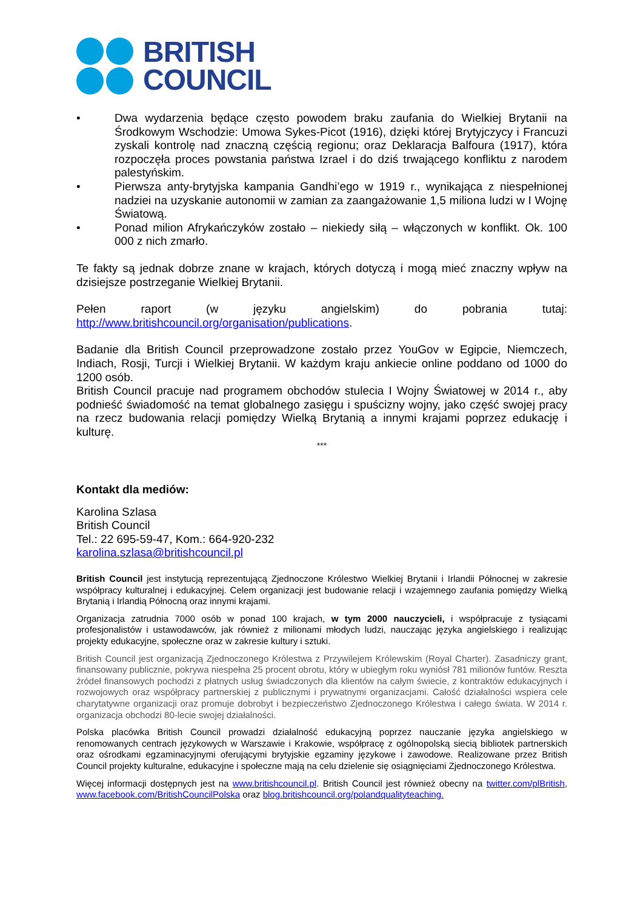BRITISH
COUNCIL
• Dwa wydarzenia będące często powodem braku zaufania do Wielkiej Brytanii na Środkowym Wschodzie: Umowa Sykes-Picot (1916), dzięki której Brytyjczycy i Francuzi zyskali kontrolę nad znaczną częścią regionu; oraz Deklaracja Balfoura (1917), która rozpoczęła proces powstania państwa Izrael i do dziś trwającego konfliktu z narodem palestyńskim.
• Pierwsza anty-brytyjska kampania Gandhi’ego w 1919 r., wynikająca z niespełnionej nadziei na uzyskanie autonomii w zamian za zaangażowanie 1,5 miliona ludzi w I Wojnę Światową.
• Ponad milion Afrykańczyków zostało – niekiedy siłą – włączonych w konflikt. Ok. 100 000 z nich zmarło.
Te fakty są jednak dobrze znane w krajach, których dotyczą i mogą mieć znaczny wpływ na dzisiejsze postrzeganie Wielkiej Brytanii.
Pełen raport (w języku angielskim) do pobrania tutaj:
http://www.britishcouncil.org/organisation/publications.
Badanie dla British Council przeprowadzone zostało przez YouGov w Egipcie, Niemczech, Indiach, Rosji, Turcji i Wielkiej Brytanii. W każdym kraju ankiecie online poddano od 1000 do 1200 osób.
British Council pracuje nad programem obchodów stulecia I Wojny Światowej w 2014 r., aby podnieść świadomość na temat globalnego zasięgu i spuścizny wojny, jako część swojej pracy na rzecz budowania relacji pomiędzy Wielką Brytanią a innymi krajami poprzez edukację i kulturę.
***
Kontakt dla mediów:
Karolina Szlasa
British Council
Tel.: 22 695-59-47, Kom.: 664-920-232
karolina.szlasa@britishcouncil.pl
British Council jest instytucją reprezentującą Zjednoczone Królestwo Wielkiej Brytanii i Irlandii Północnej w zakresie współpracy kulturalnej i edukacyjnej. Celem organizacji jest budowanie relacji i wzajemnego zaufania pomiędzy Wielką Brytanią i Irlandią Północną oraz innymi krajami.
Organizacja zatrudnia 7000 osób w ponad 100 krajach, w tym 2000 nauczycieli, i współpracuje z tysiącami profesjonalistów i ustawodawców, jak również z milionami młodych ludzi, nauczając języka angielskiego i realizując projekty edukacyjne, społeczne oraz w zakresie kultury i sztuki.
British Council jest organizacją Zjednoczonego Królestwa z Przywilejem Królewskim (Royal Charter). Zasadniczy grant, finansowany publicznie, pokrywa niespełna 25 procent obrotu, który w ubiegłym roku wyniósł 781 milionów funtów. Reszta źródeł finansowych pochodzi z płatnych usług świadczonych dla klientów na całym świecie, z kontraktów edukacyjnych i rozwojowych oraz współpracy partnerskiej z publicznymi i prywatnymi organizacjami. Całość działalności wspiera cele charytatywne organizacji oraz promuje dobrobyt i bezpieczeństwo Zjednoczonego Królestwa i całego świata. W 2014 r. organizacja obchodzi 80-lecie swojej działalności.
Polska placówka British Council prowadzi działalność edukacyjną poprzez nauczanie języka angielskiego w renomowanych centrach językowych w Warszawie i Krakowie, współpracę z ogólnopolską siecią bibliotek partnerskich oraz ośrodkami egzaminacyjnymi oferującymi brytyjskie egzaminy językowe i zawodowe. Realizowane przez British Council projekty kulturalne, edukacyjne i społeczne mają na celu dzielenie się osiągnięciami Zjednoczonego Królestwa.
Więcej informacji dostępnych jest na www.britishcouncil.pl. British Council jest również obecny na twitter.com/plBritish, www.facebook.com/BritishCouncilPolska oraz blog.britishcouncil.org/polandqualityteaching.